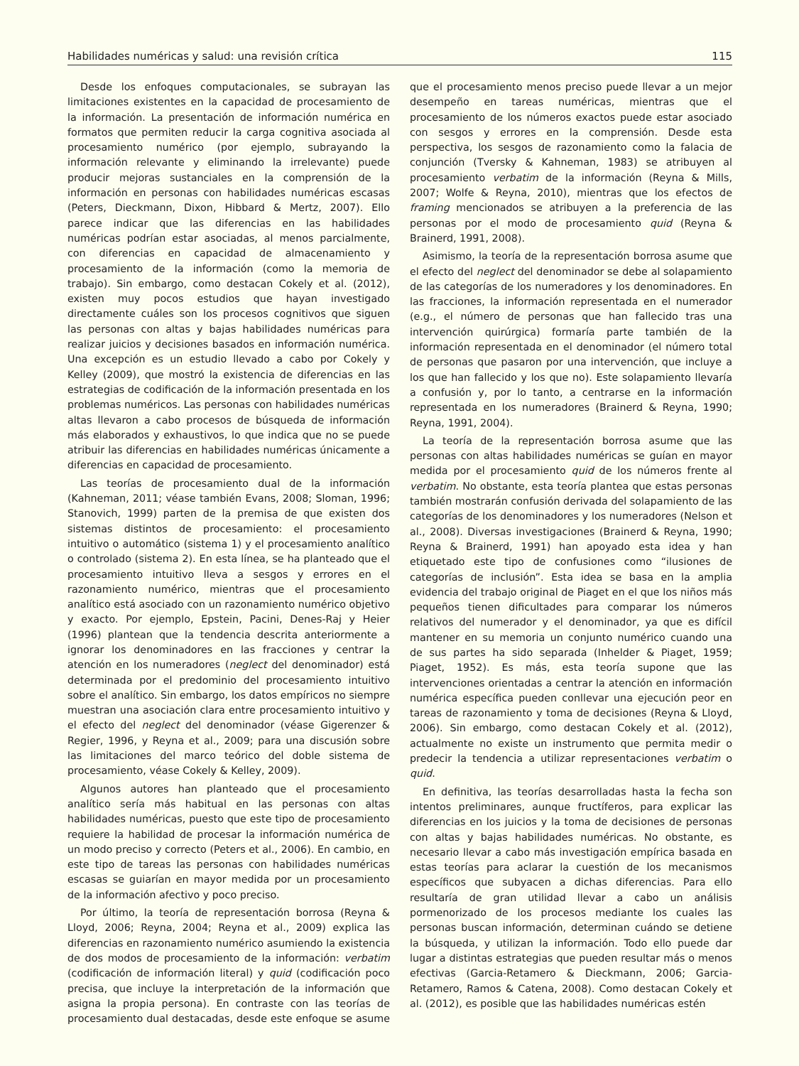Habilidades numéricas y salud: una revisión crítica 115
Desde los enfoques computacionales, se subrayan las limitaciones existentes en la capacidad de procesamiento de la información. La presentación de información numérica en formatos que permiten reducir la carga cognitiva asociada al procesamiento numérico (por ejemplo, subrayando la información relevante y eliminando la irrelevante) puede producir mejoras sustanciales en la comprensión de la información en personas con habilidades numéricas escasas (Peters, Dieckmann, Dixon, Hibbard & Mertz, 2007). Ello parece indicar que las diferencias en las habilidades numéricas podrían estar asociadas, al menos parcialmente, con diferencias en capacidad de almacenamiento y procesamiento de la información (como la memoria de trabajo). Sin embargo, como destacan Cokely et al. (2012), existen muy pocos estudios que hayan investigado directamente cuáles son los procesos cognitivos que siguen las personas con altas y bajas habilidades numéricas para realizar juicios y decisiones basados en información numérica. Una excepción es un estudio llevado a cabo por Cokely y Kelley (2009), que mostró la existencia de diferencias en las estrategias de codificación de la información presentada en los problemas numéricos. Las personas con habilidades numéricas altas llevaron a cabo procesos de búsqueda de información más elaborados y exhaustivos, lo que indica que no se puede atribuir las diferencias en habilidades numéricas únicamente a diferencias en capacidad de procesamiento.
Las teorías de procesamiento dual de la información (Kahneman, 2011; véase también Evans, 2008; Sloman, 1996; Stanovich, 1999) parten de la premisa de que existen dos sistemas distintos de procesamiento: el procesamiento intuitivo o automático (sistema 1) y el procesamiento analítico o controlado (sistema 2). En esta línea, se ha planteado que el procesamiento intuitivo lleva a sesgos y errores en el razonamiento numérico, mientras que el procesamiento analítico está asociado con un razonamiento numérico objetivo y exacto. Por ejemplo, Epstein, Pacini, Denes-Raj y Heier (1996) plantean que la tendencia descrita anteriormente a ignorar los denominadores en las fracciones y centrar la atención en los numeradores (neglect del denominador) está determinada por el predominio del procesamiento intuitivo sobre el analítico. Sin embargo, los datos empíricos no siempre muestran una asociación clara entre procesamiento intuitivo y el efecto del neglect del denominador (véase Gigerenzer & Regier, 1996, y Reyna et al., 2009; para una discusión sobre las limitaciones del marco teórico del doble sistema de procesamiento, véase Cokely & Kelley, 2009).
Algunos autores han planteado que el procesamiento analítico sería más habitual en las personas con altas habilidades numéricas, puesto que este tipo de procesamiento requiere la habilidad de procesar la información numérica de un modo preciso y correcto (Peters et al., 2006). En cambio, en este tipo de tareas las personas con habilidades numéricas escasas se guiarían en mayor medida por un procesamiento de la información afectivo y poco preciso.
Por último, la teoría de representación borrosa (Reyna & Lloyd, 2006; Reyna, 2004; Reyna et al., 2009) explica las diferencias en razonamiento numérico asumiendo la existencia de dos modos de procesamiento de la información: verbatim (codificación de información literal) y quid (codificación poco precisa, que incluye la interpretación de la información que asigna la propia persona). En contraste con las teorías de procesamiento dual destacadas, desde este enfoque se asume que el procesamiento menos preciso puede llevar a un mejor desempeño en tareas numéricas, mientras que el procesamiento de los números exactos puede estar asociado con sesgos y errores en la comprensión. Desde esta perspectiva, los sesgos de razonamiento como la falacia de conjunción (Tversky & Kahneman, 1983) se atribuyen al procesamiento verbatim de la información (Reyna & Mills, 2007; Wolfe & Reyna, 2010), mientras que los efectos de framing mencionados se atribuyen a la preferencia de las personas por el modo de procesamiento quid (Reyna & Brainerd, 1991, 2008).
Asimismo, la teoría de la representación borrosa asume que el efecto del neglect del denominador se debe al solapamiento de las categorías de los numeradores y los denominadores. En las fracciones, la información representada en el numerador (e.g., el número de personas que han fallecido tras una intervención quirúrgica) formaría parte también de la información representada en el denominador (el número total de personas que pasaron por una intervención, que incluye a los que han fallecido y los que no). Este solapamiento llevaría a confusión y, por lo tanto, a centrarse en la información representada en los numeradores (Brainerd & Reyna, 1990; Reyna, 1991, 2004).
La teoría de la representación borrosa asume que las personas con altas habilidades numéricas se guían en mayor medida por el procesamiento quid de los números frente al verbatim. No obstante, esta teoría plantea que estas personas también mostrarán confusión derivada del solapamiento de las categorías de los denominadores y los numeradores (Nelson et al., 2008). Diversas investigaciones (Brainerd & Reyna, 1990; Reyna & Brainerd, 1991) han apoyado esta idea y han etiquetado este tipo de confusiones como “ilusiones de categorías de inclusión”. Esta idea se basa en la amplia evidencia del trabajo original de Piaget en el que los niños más pequeños tienen dificultades para comparar los números relativos del numerador y el denominador, ya que es difícil mantener en su memoria un conjunto numérico cuando una de sus partes ha sido separada (Inhelder & Piaget, 1959; Piaget, 1952). Es más, esta teoría supone que las intervenciones orientadas a centrar la atención en información numérica específica pueden conllevar una ejecución peor en tareas de razonamiento y toma de decisiones (Reyna & Lloyd, 2006). Sin embargo, como destacan Cokely et al. (2012), actualmente no existe un instrumento que permita medir o predecir la tendencia a utilizar representaciones verbatim o quid.
En definitiva, las teorías desarrolladas hasta la fecha son intentos preliminares, aunque fructíferos, para explicar las diferencias en los juicios y la toma de decisiones de personas con altas y bajas habilidades numéricas. No obstante, es necesario llevar a cabo más investigación empírica basada en estas teorías para aclarar la cuestión de los mecanismos específicos que subyacen a dichas diferencias. Para ello resultaría de gran utilidad llevar a cabo un análisis pormenorizado de los procesos mediante los cuales las personas buscan información, determinan cuándo se detiene la búsqueda, y utilizan la información. Todo ello puede dar lugar a distintas estrategias que pueden resultar más o menos efectivas (Garcia-Retamero & Dieckmann, 2006; Garcia-Retamero, Ramos & Catena, 2008). Como destacan Cokely et al. (2012), es posible que las habilidades numéricas estén